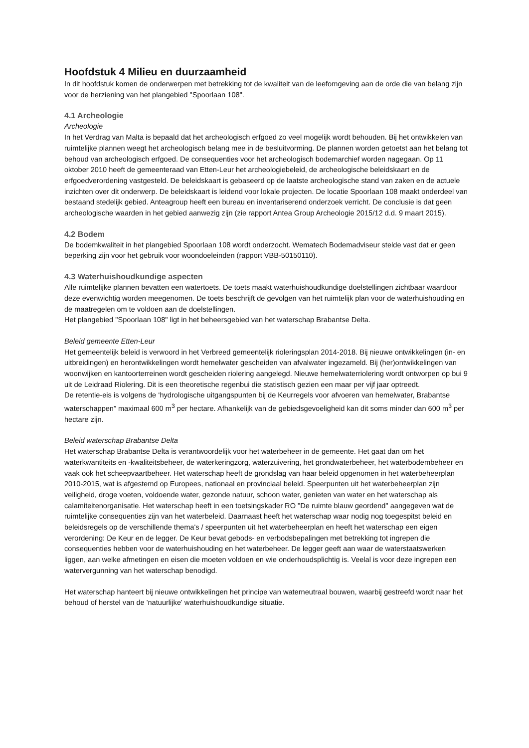Hoofdstuk 4 Milieu en duurzaamheid
In dit hoofdstuk komen de onderwerpen met betrekking tot de kwaliteit van de leefomgeving aan de orde die van belang zijn voor de herziening van het plangebied "Spoorlaan 108".
4.1 Archeologie
Archeologie
In het Verdrag van Malta is bepaald dat het archeologisch erfgoed zo veel mogelijk wordt behouden. Bij het ontwikkelen van ruimtelijke plannen weegt het archeologisch belang mee in de besluitvorming. De plannen worden getoetst aan het belang tot behoud van archeologisch erfgoed. De consequenties voor het archeologisch bodemarchief worden nagegaan. Op 11 oktober 2010 heeft de gemeenteraad van Etten-Leur het archeologiebeleid, de archeologische beleidskaart en de erfgoedverordening vastgesteld. De beleidskaart is gebaseerd op de laatste archeologische stand van zaken en de actuele inzichten over dit onderwerp. De beleidskaart is leidend voor lokale projecten. De locatie Spoorlaan 108 maakt onderdeel van bestaand stedelijk gebied. Anteagroup heeft een bureau en inventariserend onderzoek verricht. De conclusie is dat geen archeologische waarden in het gebied aanwezig zijn (zie rapport Antea Group Archeologie 2015/12 d.d. 9 maart 2015).
4.2 Bodem
De bodemkwaliteit in het plangebied Spoorlaan 108 wordt onderzocht. Wematech Bodemadviseur stelde vast dat er geen beperking zijn voor het gebruik voor woondoeleinden (rapport VBB-50150110).
4.3 Waterhuishoudkundige aspecten
Alle ruimtelijke plannen bevatten een watertoets. De toets maakt waterhuishoudkundige doelstellingen zichtbaar waardoor deze evenwichtig worden meegenomen. De toets beschrijft de gevolgen van het ruimtelijk plan voor de waterhuishouding en de maatregelen om te voldoen aan de doelstellingen.
Het plangebied "Spoorlaan 108" ligt in het beheersgebied van het waterschap Brabantse Delta.
Beleid gemeente Etten-Leur
Het gemeentelijk beleid is verwoord in het Verbreed gemeentelijk rioleringsplan 2014-2018. Bij nieuwe ontwikkelingen (in- en uitbreidingen) en herontwikkelingen wordt hemelwater gescheiden van afvalwater ingezameld. Bij (her)ontwikkelingen van woonwijken en kantoorterreinen wordt gescheiden riolering aangelegd. Nieuwe hemelwaterriolering wordt ontworpen op bui 9 uit de Leidraad Riolering. Dit is een theoretische regenbui die statistisch gezien een maar per vijf jaar optreedt.
De retentie-eis is volgens de ‘hydrologische uitgangspunten bij de Keurregels voor afvoeren van hemelwater, Brabantse waterschappen” maximaal 600 m<sup>3</sup> per hectare. Afhankelijk van de gebiedsgevoeligheid kan dit soms minder dan 600 m<sup>3</sup> per hectare zijn.
Beleid waterschap Brabantse Delta
Het waterschap Brabantse Delta is verantwoordelijk voor het waterbeheer in de gemeente. Het gaat dan om het waterkwantiteits en -kwaliteitsbeheer, de waterkeringzorg, waterzuivering, het grondwaterbeheer, het waterbodembeheer en vaak ook het scheepvaartbeheer. Het waterschap heeft de grondslag van haar beleid opgenomen in het waterbeheerplan 2010-2015, wat is afgestemd op Europees, nationaal en provinciaal beleid. Speerpunten uit het waterbeheerplan zijn veiligheid, droge voeten, voldoende water, gezonde natuur, schoon water, genieten van water en het waterschap als calamiteitenorganisatie. Het waterschap heeft in een toetsingskader RO "De ruimte blauw geordend" aangegeven wat de ruimtelijke consequenties zijn van het waterbeleid. Daarnaast heeft het waterschap waar nodig nog toegespitst beleid en beleidsregels op de verschillende thema's / speerpunten uit het waterbeheerplan en heeft het waterschap een eigen verordening: De Keur en de legger. De Keur bevat gebods- en verbodsbepalingen met betrekking tot ingrepen die consequenties hebben voor de waterhuishouding en het waterbeheer. De legger geeft aan waar de waterstaatswerken liggen, aan welke afmetingen en eisen die moeten voldoen en wie onderhoudsplichtig is. Veelal is voor deze ingrepen een watervergunning van het waterschap benodigd.
Het waterschap hanteert bij nieuwe ontwikkelingen het principe van waterneutraal bouwen, waarbij gestreefd wordt naar het behoud of herstel van de 'natuurlijke' waterhuishoudkundige situatie.